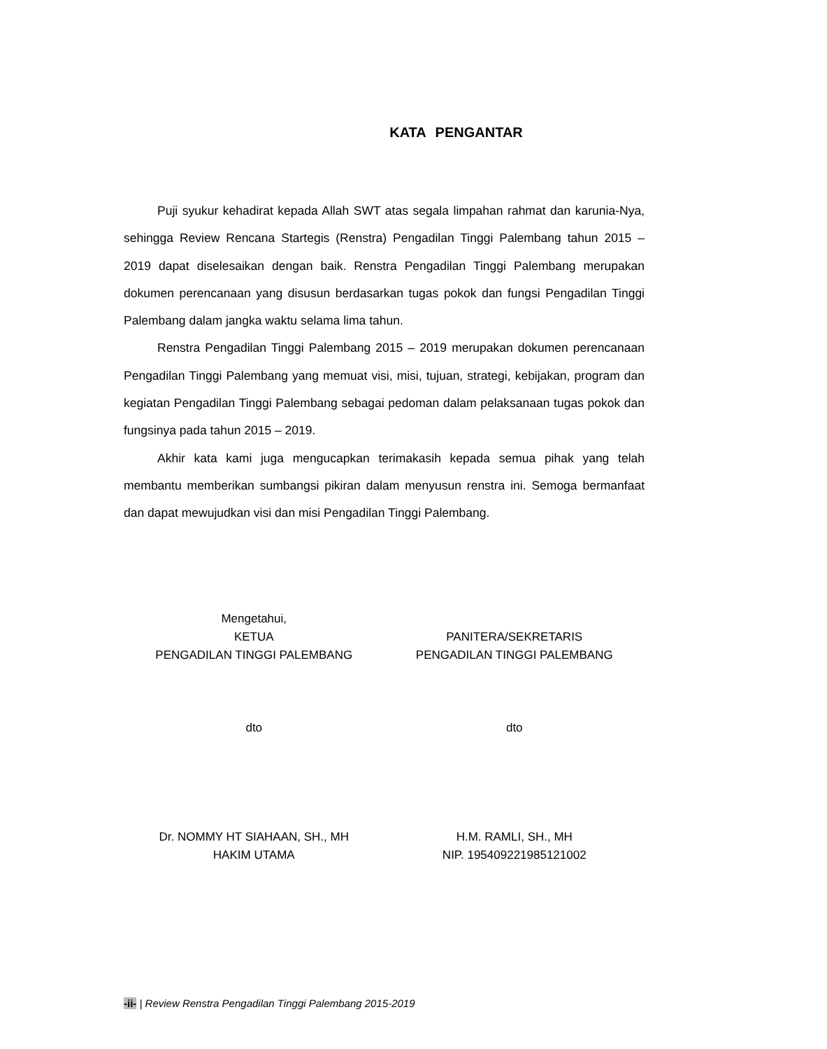KATA PENGANTAR
Puji syukur kehadirat kepada Allah SWT atas segala limpahan rahmat dan karunia-Nya, sehingga Review Rencana Startegis (Renstra) Pengadilan Tinggi Palembang tahun 2015 – 2019 dapat diselesaikan dengan baik. Renstra Pengadilan Tinggi Palembang merupakan dokumen perencanaan yang disusun berdasarkan tugas pokok dan fungsi Pengadilan Tinggi Palembang dalam jangka waktu selama lima tahun.
Renstra Pengadilan Tinggi Palembang 2015 – 2019 merupakan dokumen perencanaan Pengadilan Tinggi Palembang yang memuat visi, misi, tujuan, strategi, kebijakan, program dan kegiatan Pengadilan Tinggi Palembang sebagai pedoman dalam pelaksanaan tugas pokok dan fungsinya pada tahun 2015 – 2019.
Akhir kata kami juga mengucapkan terimakasih kepada semua pihak yang telah membantu memberikan sumbangsi pikiran dalam menyusun renstra ini. Semoga bermanfaat dan dapat mewujudkan visi dan misi Pengadilan Tinggi Palembang.
Mengetahui,
KETUA
PENGADILAN TINGGI PALEMBANG
dto
Dr. NOMMY HT SIAHAAN, SH., MH
HAKIM UTAMA
PANITERA/SEKRETARIS
PENGADILAN TINGGI PALEMBANG
dto
H.M. RAMLI, SH., MH
NIP. 195409221985121002
-ii- | Review Renstra Pengadilan Tinggi Palembang 2015-2019